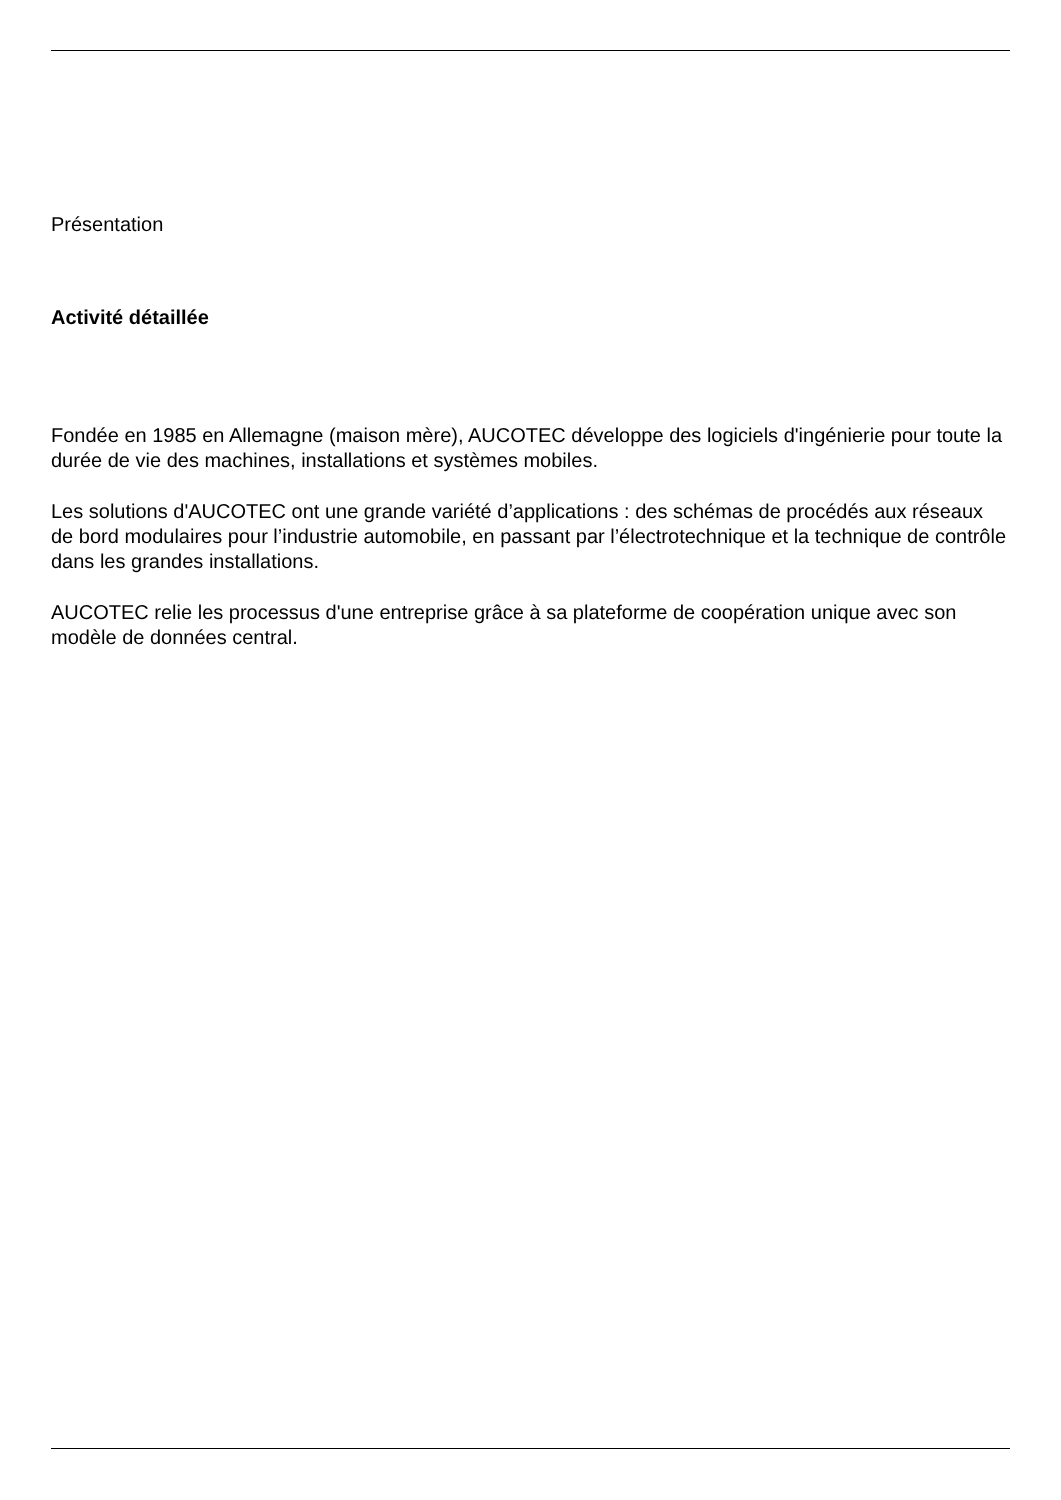Présentation
Activité détaillée
Fondée en 1985 en Allemagne (maison mère), AUCOTEC développe des logiciels d'ingénierie pour toute la durée de vie des machines, installations et systèmes mobiles.
Les solutions d'AUCOTEC ont une grande variété d’applications : des schémas de procédés aux réseaux de bord modulaires pour l’industrie automobile, en passant par l’électrotechnique et la technique de contrôle dans les grandes installations.
AUCOTEC relie les processus d'une entreprise grâce à sa plateforme de coopération unique avec son modèle de données central.